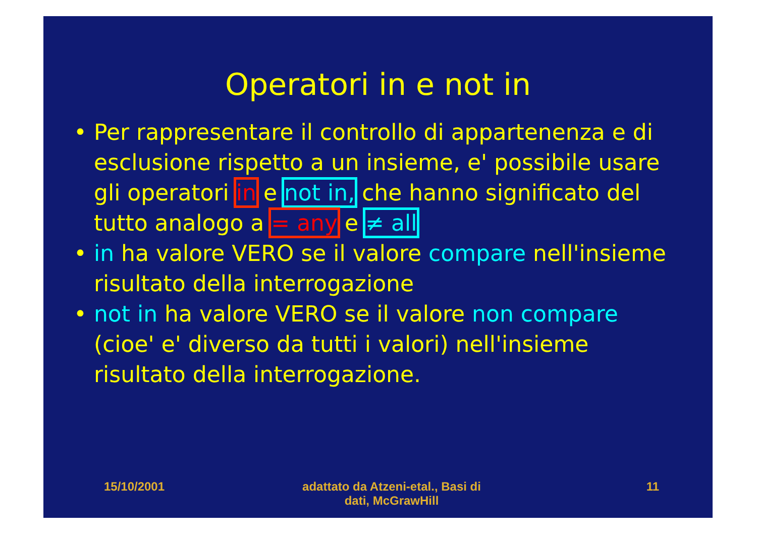Operatori in e not in
• Per rappresentare il controllo di appartenenza e di esclusione rispetto a un insieme, e' possibile usare gli operatori in e not in, che hanno significato del tutto analogo a = any e ≠ all
• in ha valore VERO se il valore compare nell'insieme risultato della interrogazione
• not in ha valore VERO se il valore non compare (cioe' e' diverso da tutti i valori) nell'insieme risultato della interrogazione.
15/10/2001 adattato da Atzeni-etal., Basi di
dati, McGrawHill
11